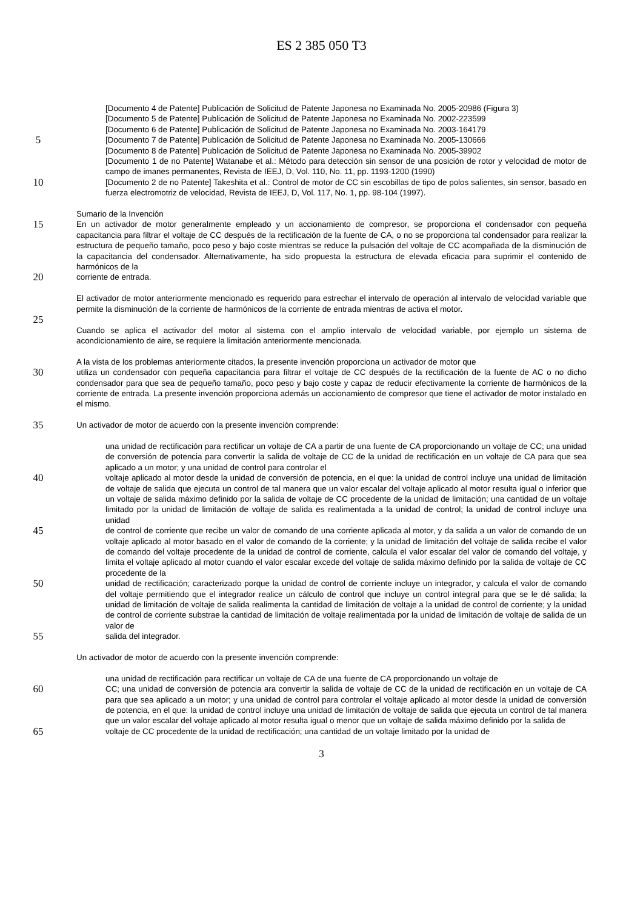ES 2 385 050 T3
[Documento 4 de Patente] Publicación de Solicitud de Patente Japonesa no Examinada No. 2005-20986 (Figura 3)
[Documento 5 de Patente] Publicación de Solicitud de Patente Japonesa no Examinada No. 2002-223599
[Documento 6 de Patente] Publicación de Solicitud de Patente Japonesa no Examinada No. 2003-164179
5
[Documento 7 de Patente] Publicación de Solicitud de Patente Japonesa no Examinada No. 2005-130666
[Documento 8 de Patente] Publicación de Solicitud de Patente Japonesa no Examinada No. 2005-39902
[Documento 1 de no Patente] Watanabe et al.: Método para detección sin sensor de una posición de rotor y velocidad de motor de campo de imanes permanentes, Revista de IEEJ, D, Vol. 110, No. 11, pp. 1193-1200 (1990)
10
[Documento 2 de no Patente] Takeshita et al.: Control de motor de CC sin escobillas de tipo de polos salientes, sin sensor, basado en fuerza electromotriz de velocidad, Revista de IEEJ, D, Vol. 117, No. 1, pp. 98-104 (1997).
Sumario de la Invención
15
En un activador de motor generalmente empleado y un accionamiento de compresor, se proporciona el condensador con pequeña capacitancia para filtrar el voltaje de CC después de la rectificación de la fuente de CA, o no se proporciona tal condensador para realizar la estructura de pequeño tamaño, poco peso y bajo coste mientras se reduce la pulsación del voltaje de CC acompañada de la disminución de la capacitancia del condensador. Alternativamente, ha sido propuesta la estructura de elevada eficacia para suprimir el contenido de harmónicos de la
20
corriente de entrada.
El activador de motor anteriormente mencionado es requerido para estrechar el intervalo de operación al intervalo de velocidad variable que permite la disminución de la corriente de harmónicos de la corriente de entrada mientras de activa el motor.
25
Cuando se aplica el activador del motor al sistema con el amplio intervalo de velocidad variable, por ejemplo un sistema de acondicionamiento de aire, se requiere la limitación anteriormente mencionada.
A la vista de los problemas anteriormente citados, la presente invención proporciona un activador de motor que
30
utiliza un condensador con pequeña capacitancia para filtrar el voltaje de CC después de la rectificación de la fuente de AC o no dicho condensador para que sea de pequeño tamaño, poco peso y bajo coste y capaz de reducir efectivamente la corriente de harmónicos de la corriente de entrada. La presente invención proporciona además un accionamiento de compresor que tiene el activador de motor instalado en el mismo.
35
Un activador de motor de acuerdo con la presente invención comprende:
una unidad de rectificación para rectificar un voltaje de CA a partir de una fuente de CA proporcionando un voltaje de CC; una unidad de conversión de potencia para convertir la salida de voltaje de CC de la unidad de rectificación en un voltaje de CA para que sea aplicado a un motor; y una unidad de control para controlar el
40
voltaje aplicado al motor desde la unidad de conversión de potencia, en el que: la unidad de control incluye una unidad de limitación de voltaje de salida que ejecuta un control de tal manera que un valor escalar del voltaje aplicado al motor resulta igual o inferior que un voltaje de salida máximo definido por la salida de voltaje de CC procedente de la unidad de limitación; una cantidad de un voltaje limitado por la unidad de limitación de voltaje de salida es realimentada a la unidad de control; la unidad de control incluye una unidad
45
de control de corriente que recibe un valor de comando de una corriente aplicada al motor, y da salida a un valor de comando de un voltaje aplicado al motor basado en el valor de comando de la corriente; y la unidad de limitación del voltaje de salida recibe el valor de comando del voltaje procedente de la unidad de control de corriente, calcula el valor escalar del valor de comando del voltaje, y limita el voltaje aplicado al motor cuando el valor escalar excede del voltaje de salida máximo definido por la salida de voltaje de CC procedente de la
50
unidad de rectificación; caracterizado porque la unidad de control de corriente incluye un integrador, y calcula el valor de comando del voltaje permitiendo que el integrador realice un cálculo de control que incluye un control integral para que se le dé salida; la unidad de limitación de voltaje de salida realimenta la cantidad de limitación de voltaje a la unidad de control de corriente; y la unidad de control de corriente substrae la cantidad de limitación de voltaje realimentada por la unidad de limitación de voltaje de salida de un valor de
55
salida del integrador.
Un activador de motor de acuerdo con la presente invención comprende:
una unidad de rectificación para rectificar un voltaje de CA de una fuente de CA proporcionando un voltaje de
60
CC; una unidad de conversión de potencia ara convertir la salida de voltaje de CC de la unidad de rectificación en un voltaje de CA para que sea aplicado a un motor; y una unidad de control para controlar el voltaje aplicado al motor desde la unidad de conversión de potencia, en el que: la unidad de control incluye una unidad de limitación de voltaje de salida que ejecuta un control de tal manera que un valor escalar del voltaje aplicado al motor resulta igual o menor que un voltaje de salida máximo definido por la salida de
65
voltaje de CC procedente de la unidad de rectificación; una cantidad de un voltaje limitado por la unidad de
3